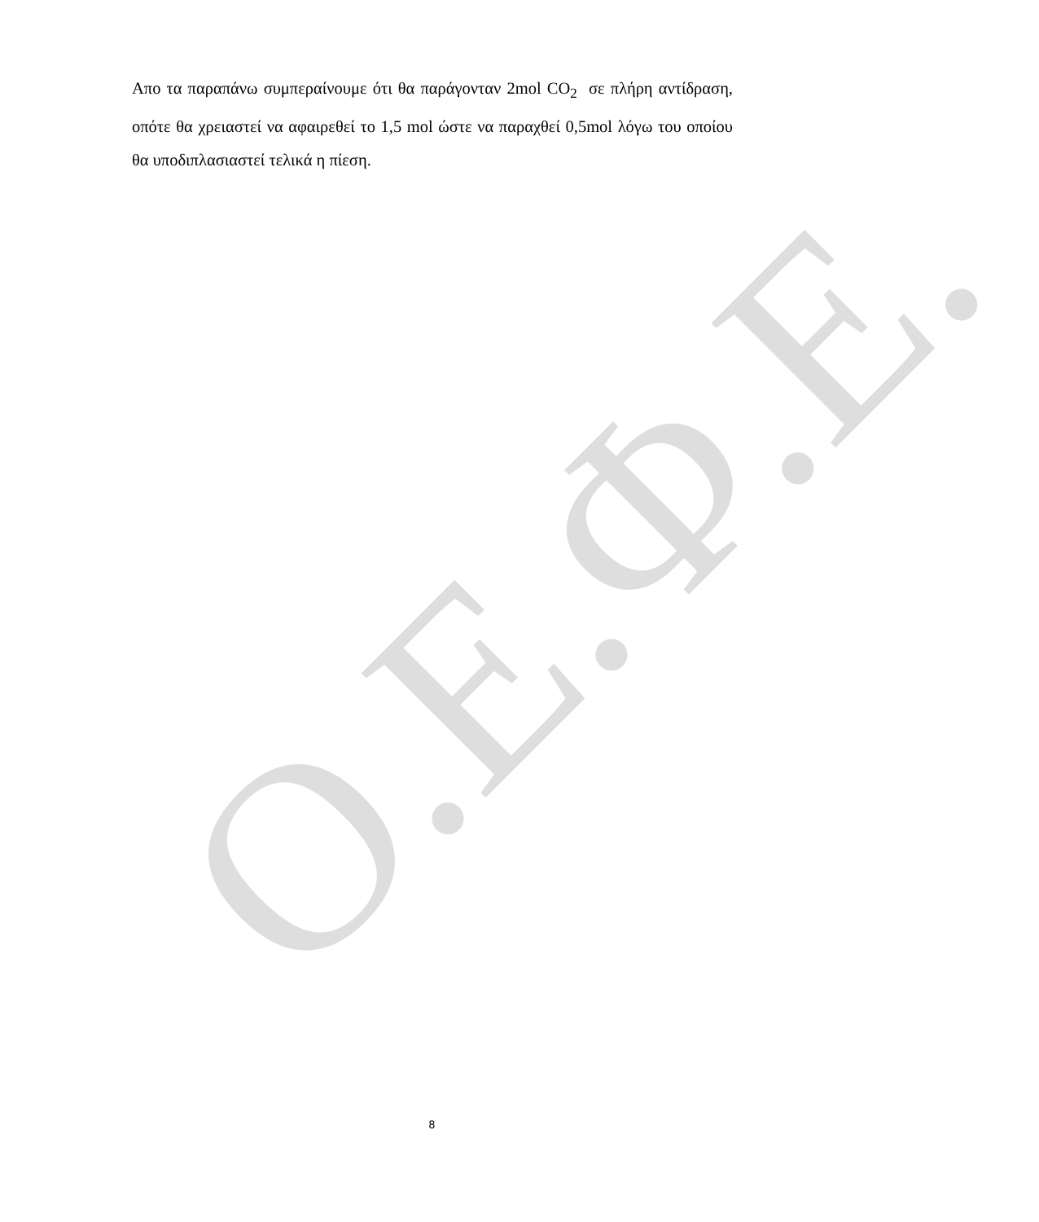Απο τα παραπάνω συμπεραίνουμε ότι θα παράγονταν 2mol CO<sub>2</sub> σε πλήρη αντίδραση, οπότε θα χρειαστεί να αφαιρεθεί το 1,5 mol ώστε να παραχθεί 0,5mol λόγω του οποίου θα υποδιπλασιαστεί τελικά η πίεση.
Ο.Ε.Φ.Ε. 8